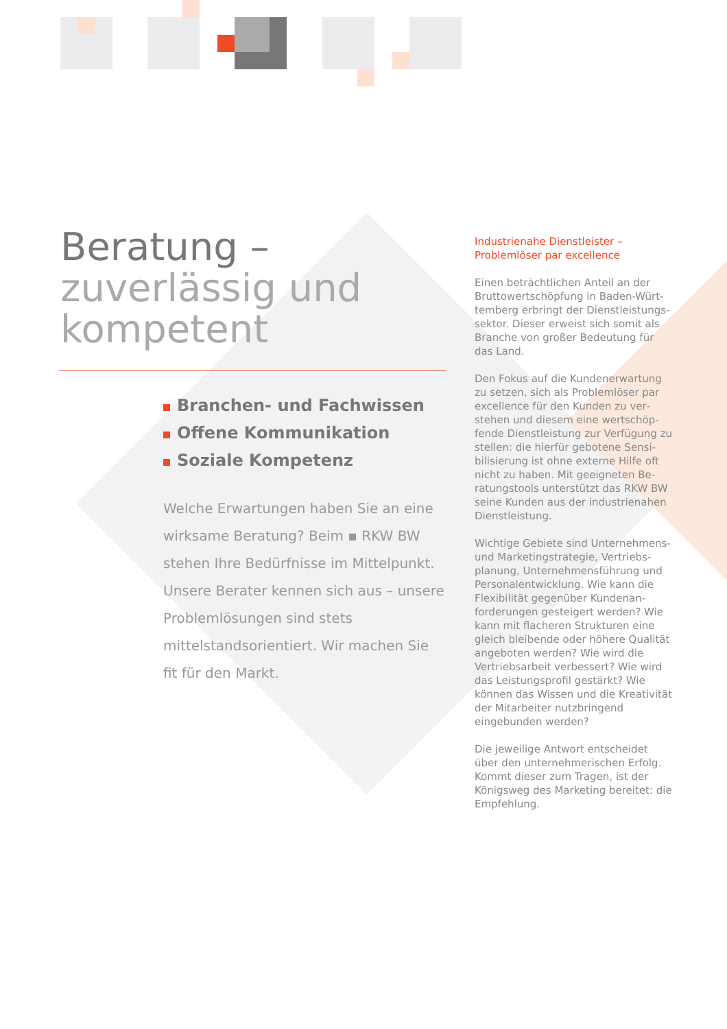Beratung –
zuverlässig und
kompetent
Branchen- und Fachwissen
Offene Kommunikation
Soziale Kompetenz
Welche Erwartungen haben Sie an eine wirksame Beratung? Beim ▪ RKW BW stehen Ihre Bedürfnisse im Mittelpunkt. Unsere Berater kennen sich aus – unsere Problemlösungen sind stets mittelstands­orientiert. Wir machen Sie fit für den Markt.
Industrienahe Dienstleister –
Problemlöser par excellence
Einen beträchtlichen Anteil an der Bruttowertschöpfung in Baden-Würt­temberg erbringt der Dienstleistungs­sektor. Dieser erweist sich somit als Branche von großer Bedeutung für das Land.
Den Fokus auf die Kundenerwartung zu setzen, sich als Problemlöser par excellence für den Kunden zu ver­stehen und diesem eine wertschöp­fende Dienstleistung zur Verfügung zu stellen: die hierfür gebotene Sensi­bilisierung ist ohne externe Hilfe oft nicht zu haben. Mit geeigneten Be­ratungstools unterstützt das RKW BW seine Kunden aus der industrienahen Dienstleistung.
Wichtige Gebiete sind Unternehmens- und Marketingstrategie, Vertriebs­planung, Unternehmensführung und Personalentwicklung. Wie kann die Flexibilität gegenüber Kundenan­forderungen gesteigert werden? Wie kann mit flacheren Strukturen eine gleich bleibende oder höhere Quali­tät angeboten werden? Wie wird die Vertriebsarbeit verbessert? Wie wird das Leistungsprofil gestärkt? Wie können das Wissen und die Kreati­vität der Mitarbeiter nutzbringend eingebunden werden?
Die jeweilige Antwort entscheidet über den unternehmerischen Erfolg. Kommt dieser zum Tragen, ist der Königsweg des Marketing bereitet: die Empfehlung.